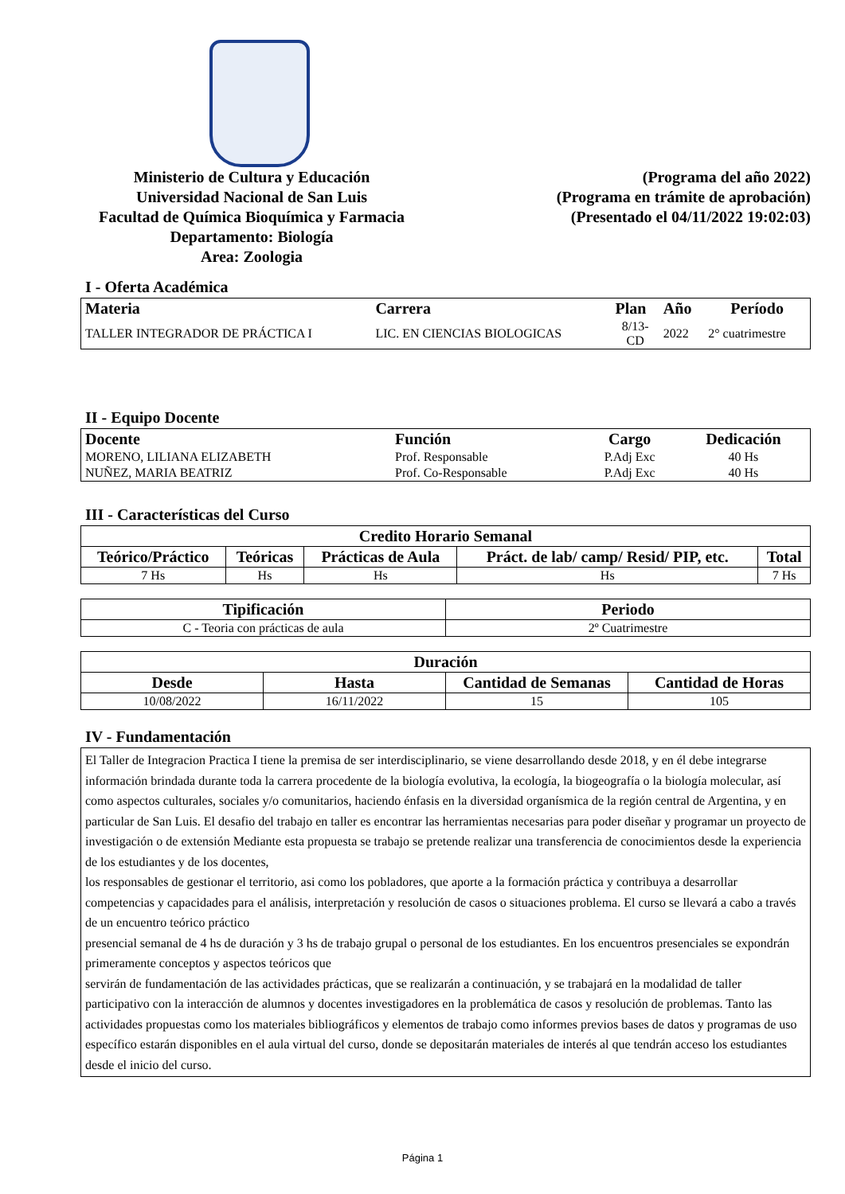Ministerio de Cultura y Educación
Universidad Nacional de San Luis
Facultad de Química Bioquímica y Farmacia
Departamento: Biología
Area: Zoologia
(Programa del año 2022)
(Programa en trámite de aprobación)
(Presentado el 04/11/2022 19:02:03)
I - Oferta Académica
| Materia | Carrera | Plan | Año | Período |
| --- | --- | --- | --- | --- |
| TALLER INTEGRADOR DE PRÁCTICA I | LIC. EN CIENCIAS BIOLOGICAS | 8/13- CD | 2022 | 2° cuatrimestre |
II - Equipo Docente
| Docente | Función | Cargo | Dedicación |
| --- | --- | --- | --- |
| MORENO, LILIANA ELIZABETH | Prof. Responsable | P.Adj Exc | 40 Hs |
| NUÑEZ, MARIA BEATRIZ | Prof. Co-Responsable | P.Adj Exc | 40 Hs |
III - Características del Curso
| Credito Horario Semanal | | | | |
| --- | --- | --- | --- | --- |
| Teórico/Práctico | Teóricas | Prácticas de Aula | Práct. de lab/ camp/ Resid/ PIP, etc. | Total |
| 7 Hs | Hs | Hs | Hs | 7 Hs |
| Tipificación | Periodo |
| --- | --- |
| C - Teoria con prácticas de aula | 2º Cuatrimestre |
| Duración | | | |
| --- | --- | --- | --- |
| Desde | Hasta | Cantidad de Semanas | Cantidad de Horas |
| 10/08/2022 | 16/11/2022 | 15 | 105 |
IV - Fundamentación
El Taller de Integracion Practica I tiene la premisa de ser interdisciplinario, se viene desarrollando desde 2018, y en él debe integrarse información brindada durante toda la carrera procedente de la biología evolutiva, la ecología, la biogeografía o la biología molecular, así como aspectos culturales, sociales y/o comunitarios, haciendo énfasis en la diversidad organísmica de la región central de Argentina, y en particular de San Luis. El desafio del trabajo en taller es encontrar las herramientas necesarias para poder diseñar y programar un proyecto de investigación o de extensión Mediante esta propuesta se trabajo se pretende realizar una transferencia de conocimientos desde la experiencia de los estudiantes y de los docentes,
los responsables de gestionar el territorio, asi como los pobladores, que aporte a la formación práctica y contribuya a desarrollar competencias y capacidades para el análisis, interpretación y resolución de casos o situaciones problema. El curso se llevará a cabo a través de un encuentro teórico práctico
presencial semanal de 4 hs de duración y 3 hs de trabajo grupal o personal de los estudiantes. En los encuentros presenciales se expondrán primeramente conceptos y aspectos teóricos que
servirán de fundamentación de las actividades prácticas, que se realizarán a continuación, y se trabajará en la modalidad de taller participativo con la interacción de alumnos y docentes investigadores en la problemática de casos y resolución de problemas. Tanto las actividades propuestas como los materiales bibliográficos y elementos de trabajo como informes previos bases de datos y programas de uso específico estarán disponibles en el aula virtual del curso, donde se depositarán materiales de interés al que tendrán acceso los estudiantes desde el inicio del curso.
Página 1